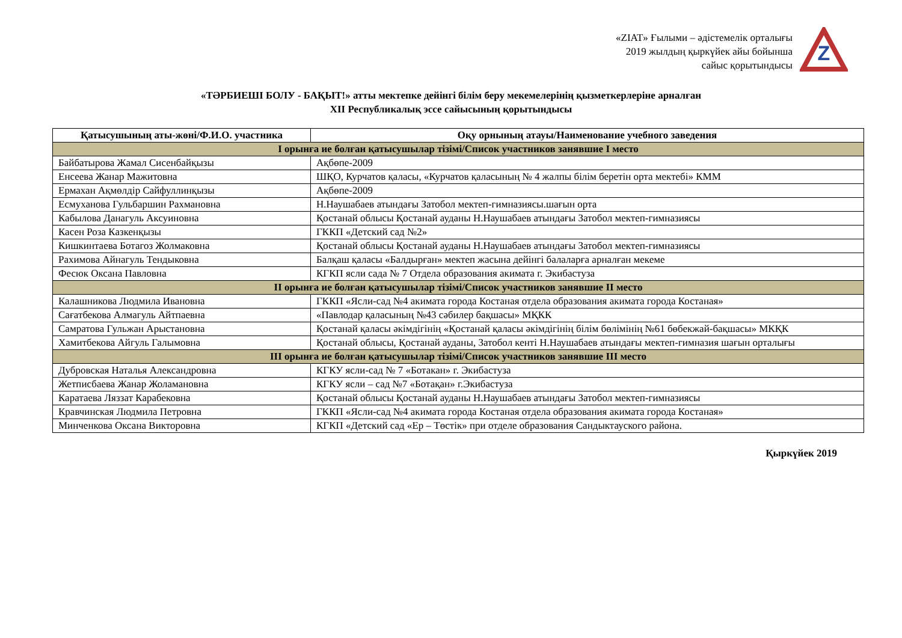«ZIAT» Ғылыми – әдістемелік орталығы
2019 жылдың қыркүйек айы бойынша
сайыс қорытындысы
Z
«ТӘРБИЕШІ БОЛУ - БАҚЫТ!» атты мектепке дейінгі білім беру мекемелерінің қызметкерлеріне арналған
XII Республикалық эссе сайысының қорытындысы
| Қатысушының аты-жөні/Ф.И.О. участника | Оқу орнының атауы/Наименование учебного заведения |
| --- | --- |
| I орынға ие болған қатысушылар тізімі/Список участников занявшие I место | |
| Байбатырова Жамал Сисенбайқызы | Ақбөпе-2009 |
| Енсеева Жанар Мажитовна | ШҚО, Курчатов қаласы, «Курчатов қаласының № 4 жалпы білім беретін орта мектебі» КММ |
| Ермахан Ақмөлдір Сайфуллинқызы | Ақбөпе-2009 |
| Есмуханова Гульбаршин Рахмановна | Н.Наушабаев атындағы Затобол мектеп-гимназиясы.шағын орта |
| Кабылова Данагуль Аксуиновна | Қостанай облысы Қостанай ауданы Н.Наушабаев атындағы Затобол мектеп-гимназиясы |
| Касен Роза Казкенқызы | ГККП «Детский сад №2» |
| Кишкинтаева Ботагоз Жолмаковна | Қостанай облысы Қостанай ауданы Н.Наушабаев атындағы Затобол мектеп-гимназиясы |
| Рахимова Айнагуль Тендыковна | Балқаш қаласы «Балдырған» мектеп жасына дейінгі балаларға арналған мекеме |
| Фесюк Оксана Павловна | КГКП ясли сада № 7 Отдела образования акимата г. Экибастуза |
| II орынға ие болған қатысушылар тізімі/Список участников занявшие II место | |
| Калашникова Людмила Ивановна | ГККП «Ясли-сад №4 акимата города Костаная отдела образования акимата города Костаная» |
| Сағатбекова Алмагуль Айтпаевна | «Павлодар қаласының №43 сәбилер бақшасы» МҚКК |
| Самратова Гульжан Арыстановна | Қостанай қаласы әкімдігінің «Қостанай қаласы әкімдігінің білім бөлімінің №61 бөбекжай-бақшасы» МКҚК |
| Хамитбекова Айгуль Галымовна | Қостанай облысы, Қостанай ауданы, Затобол кенті Н.Наушабаев атындағы мектеп-гимназия шағын орталығы |
| III орынға ие болған қатысушылар тізімі/Список участников занявшие III место | |
| Дубровская Наталья Александровна | КГКУ ясли-сад № 7 «Ботакан» г. Экибастуза |
| Жетписбаева Жанар Жоламановна | КГКУ ясли – сад №7 «Ботақан» г.Экибастуза |
| Каратаева Ляззат Карабековна | Қостанай облысы Қостанай ауданы Н.Наушабаев атындағы Затобол мектеп-гимназиясы |
| Кравчинская Людмила Петровна | ГККП «Ясли-сад №4 акимата города Костаная отдела образования акимата города Костаная» |
| Минченкова Оксана Викторовна | КГКП «Детский сад «Ер – Төстік» при отделе образования Сандыктауского района. |
Қыркүйек 2019